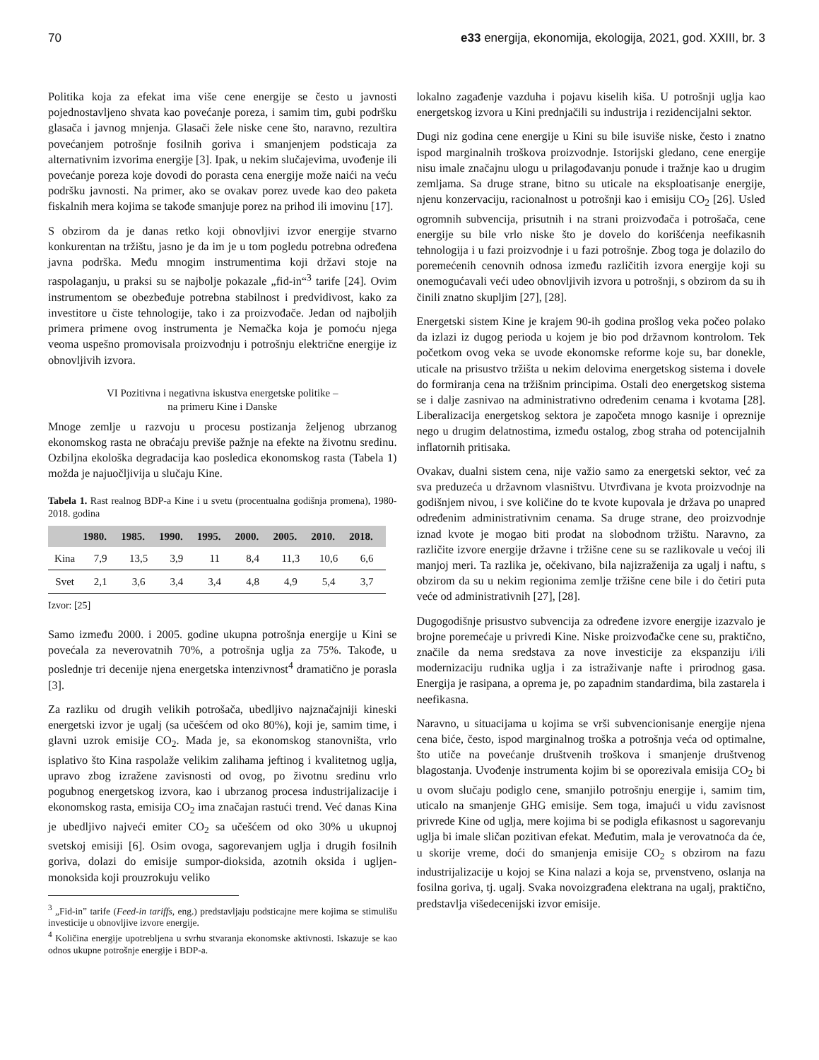70 e33 energija, ekonomija, ekologija, 2021, god. XXIII, br. 3
Politika koja za efekat ima više cene energije se često u javnosti pojednostavljeno shvata kao povećanje poreza, i samim tim, gubi podršku glasača i javnog mnjenja. Glasači žele niske cene što, naravno, rezultira povećanjem potrošnje fosilnih goriva i smanjenjem podsticaja za alternativnim izvorima energije [3]. Ipak, u nekim slučajevima, uvođenje ili povećanje poreza koje dovodi do porasta cena energije može naići na veću podršku javnosti. Na primer, ako se ovakav porez uvede kao deo paketa fiskalnih mera kojima se takođe smanjuje porez na prihod ili imovinu [17].
S obzirom da je danas retko koji obnovljivi izvor energije stvarno konkurentan na tržištu, jasno je da im je u tom pogledu potrebna određena javna podrška. Među mnogim instrumentima koji državi stoje na raspolaganju, u praksi su se najbolje pokazale „fid-in“<sup>3</sup> tarife [24]. Ovim instrumentom se obezbeđuje potrebna stabilnost i predvidivost, kako za investitore u čiste tehnologije, tako i za proizvođače. Jedan od najboljih primera primene ovog instrumenta je Nemačka koja je pomoću njega veoma uspešno promovisala proizvodnju i potrošnju električne energije iz obnovljivih izvora.
VI Pozitivna i negativna iskustva energetske politike –
na primeru Kine i Danske
Mnoge zemlje u razvoju u procesu postizanja željenog ubrzanog ekonomskog rasta ne obraćaju previše pažnje na efekte na životnu sredinu. Ozbiljna ekološka degradacija kao posledica ekonomskog rasta (Tabela 1) možda je najuočljivija u slučaju Kine.
Tabela 1. Rast realnog BDP-a Kine i u svetu (procentualna godišnja promena), 1980-2018. godina
| | 1980. | 1985. | 1990. | 1995. | 2000. | 2005. | 2010. | 2018. |
| --- | --- | --- | --- | --- | --- | --- | --- | --- |
| Kina | 7,9 | 13,5 | 3,9 | 11 | 8,4 | 11,3 | 10,6 | 6,6 |
| Svet | 2,1 | 3,6 | 3,4 | 3,4 | 4,8 | 4,9 | 5,4 | 3,7 |
Izvor: [25]
Samo između 2000. i 2005. godine ukupna potrošnja energije u Kini se povećala za neverovatnih 70%, a potrošnja uglja za 75%. Takođe, u poslednje tri decenije njena energetska intenzivnost<sup>4</sup> dramatično je porasla [3].
Za razliku od drugih velikih potrošača, ubedljivo najznačajniji kineski energetski izvor je ugalj (sa učešćem od oko 80%), koji je, samim time, i glavni uzrok emisije CO<sub>2</sub>. Mada je, sa ekonomskog stanovništa, vrlo isplativo što Kina raspolaže velikim zalihama jeftinog i kvalitetnog uglja, upravo zbog izražene zavisnosti od ovog, po životnu sredinu vrlo pogubnog energetskog izvora, kao i ubrzanog procesa industrijalizacije i ekonomskog rasta, emisija CO<sub>2</sub> ima značajan rastući trend. Već danas Kina je ubedljivo najveći emiter CO<sub>2</sub> sa učešćem od oko 30% u ukupnoj svetskoj emisiji [6]. Osim ovoga, sagorevanjem uglja i drugih fosilnih goriva, dolazi do emisije sumpor-dioksida, azotnih oksida i ugljen-monoksida koji prouzrokuju veliko
<sup>3</sup> „Fid-in” tarife (Feed-in tariffs, eng.) predstavljaju podsticajne mere kojima se stimulišu investicije u obnovljive izvore energije.
<sup>4</sup> Količina energije upotrebljena u svrhu stvaranja ekonomske aktivnosti. Iskazuje se kao odnos ukupne potrošnje energije i BDP-a.
lokalno zagađenje vazduha i pojavu kiselih kiša. U potrošnji uglja kao energetskog izvora u Kini prednjačili su industrija i rezidencijalni sektor.
Dugi niz godina cene energije u Kini su bile isuviše niske, često i znatno ispod marginalnih troškova proizvodnje. Istorijski gledano, cene energije nisu imale značajnu ulogu u prilagođavanju ponude i tražnje kao u drugim zemljama. Sa druge strane, bitno su uticale na eksploatisanje energije, njenu konzervaciju, racionalnost u potrošnji kao i emisiju CO<sub>2</sub> [26]. Usled ogromnih subvencija, prisutnih i na strani proizvođača i potrošača, cene energije su bile vrlo niske što je dovelo do korišćenja neefikasnih tehnologija i u fazi proizvodnje i u fazi potrošnje. Zbog toga je dolazilo do poremećenih cenovnih odnosa između različitih izvora energije koji su onemogućavali veći udeo obnovljivih izvora u potrošnji, s obzirom da su ih činili znatno skupljim [27], [28].
Energetski sistem Kine je krajem 90-ih godina prošlog veka počeo polako da izlazi iz dugog perioda u kojem je bio pod državnom kontrolom. Tek početkom ovog veka se uvode ekonomske reforme koje su, bar donekle, uticale na prisustvo tržišta u nekim delovima energetskog sistema i dovele do formiranja cena na tržišnim principima. Ostali deo energetskog sistema se i dalje zasnivao na administrativno određenim cenama i kvotama [28]. Liberalizacija energetskog sektora je započeta mnogo kasnije i opreznije nego u drugim delatnostima, između ostalog, zbog straha od potencijalnih inflatornih pritisaka.
Ovakav, dualni sistem cena, nije važio samo za energetski sektor, već za sva preduzeća u državnom vlasništvu. Utvrđivana je kvota proizvodnje na godišnjem nivou, i sve količine do te kvote kupovala je država po unapred određenim administrativnim cenama. Sa druge strane, deo proizvodnje iznad kvote je mogao biti prodat na slobodnom tržištu. Naravno, za različite izvore energije državne i tržišne cene su se razlikovale u većoj ili manjoj meri. Ta razlika je, očekivano, bila najizraženija za ugalj i naftu, s obzirom da su u nekim regionima zemlje tržišne cene bile i do četiri puta veće od administrativnih [27], [28].
Dugogodišnje prisustvo subvencija za određene izvore energije izazvalo je brojne poremećaje u privredi Kine. Niske proizvođačke cene su, praktično, značile da nema sredstava za nove investicije za ekspanziju i/ili modernizaciju rudnika uglja i za istraživanje nafte i prirodnog gasa. Energija je rasipana, a oprema je, po zapadnim standardima, bila zastarela i neefikasna.
Naravno, u situacijama u kojima se vrši subvencionisanje energije njena cena biće, često, ispod marginalnog troška a potrošnja veća od optimalne, što utiče na povećanje društvenih troškova i smanjenje društvenog blagostanja. Uvođenje instrumenta kojim bi se oporezivala emisija CO<sub>2</sub> bi u ovom slučaju podiglo cene, smanjilo potrošnju energije i, samim tim, uticalo na smanjenje GHG emisije. Sem toga, imajući u vidu zavisnost privrede Kine od uglja, mere kojima bi se podigla efikasnost u sagorevanju uglja bi imale sličan pozitivan efekat. Međutim, mala je verovatnoća da će, u skorije vreme, doći do smanjenja emisije CO<sub>2</sub> s obzirom na fazu industrijalizacije u kojoj se Kina nalazi a koja se, prvenstveno, oslanja na fosilna goriva, tj. ugalj. Svaka novoizgrađena elektrana na ugalj, praktično, predstavlja višedecenijski izvor emisije.